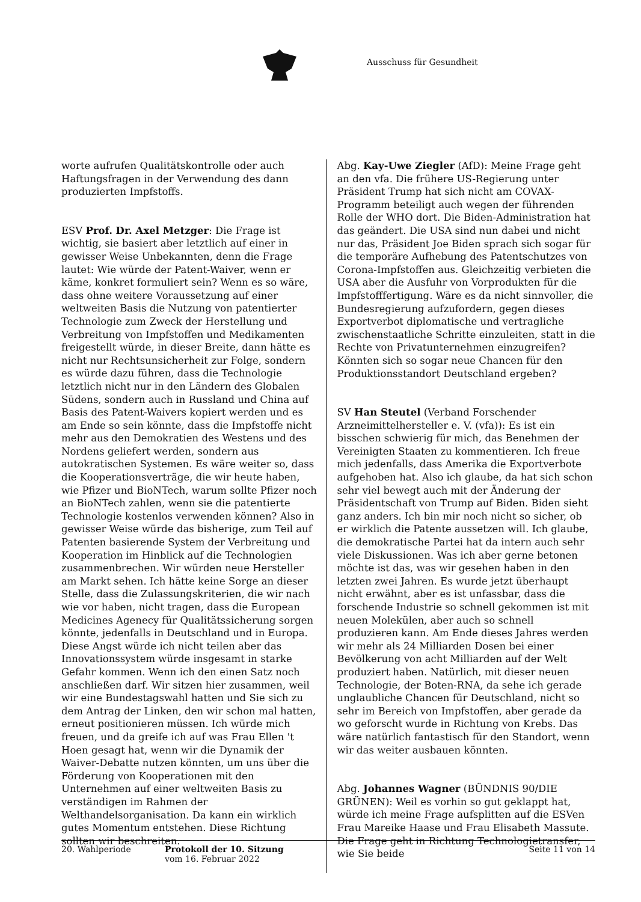Ausschuss für Gesundheit
worte aufrufen Qualitätskontrolle oder auch Haftungsfragen in der Verwendung des dann produzierten Impfstoffs.
ESV Prof. Dr. Axel Metzger: Die Frage ist wichtig, sie basiert aber letztlich auf einer in gewisser Weise Unbekannten, denn die Frage lautet: Wie würde der Patent-Waiver, wenn er käme, konkret formuliert sein? Wenn es so wäre, dass ohne weitere Voraussetzung auf einer weltweiten Basis die Nutzung von patentierter Technologie zum Zweck der Herstellung und Verbreitung von Impfstoffen und Medikamenten freigestellt würde, in dieser Breite, dann hätte es nicht nur Rechtsunsicherheit zur Folge, sondern es würde dazu führen, dass die Technologie letztlich nicht nur in den Ländern des Globalen Südens, sondern auch in Russland und China auf Basis des Patent-Waivers kopiert werden und es am Ende so sein könnte, dass die Impfstoffe nicht mehr aus den Demokratien des Westens und des Nordens geliefert werden, sondern aus autokratischen Systemen. Es wäre weiter so, dass die Kooperationsverträge, die wir heute haben, wie Pfizer und BioNTech, warum sollte Pfizer noch an BioNTech zahlen, wenn sie die patentierte Technologie kostenlos verwenden können? Also in gewisser Weise würde das bisherige, zum Teil auf Patenten basierende System der Verbreitung und Kooperation im Hinblick auf die Technologien zusammenbrechen. Wir würden neue Hersteller am Markt sehen. Ich hätte keine Sorge an dieser Stelle, dass die Zulassungskriterien, die wir nach wie vor haben, nicht tragen, dass die European Medicines Agenecy für Qualitätssicherung sorgen könnte, jedenfalls in Deutschland und in Europa. Diese Angst würde ich nicht teilen aber das Innovationssystem würde insgesamt in starke Gefahr kommen. Wenn ich den einen Satz noch anschließen darf. Wir sitzen hier zusammen, weil wir eine Bundestagswahl hatten und Sie sich zu dem Antrag der Linken, den wir schon mal hatten, erneut positionieren müssen. Ich würde mich freuen, und da greife ich auf was Frau Ellen 't Hoen gesagt hat, wenn wir die Dynamik der Waiver-Debatte nutzen könnten, um uns über die Förderung von Kooperationen mit den Unternehmen auf einer weltweiten Basis zu verständigen im Rahmen der Welthandelsorganisation. Da kann ein wirklich gutes Momentum entstehen. Diese Richtung sollten wir beschreiten.
Abg. Kay-Uwe Ziegler (AfD): Meine Frage geht an den vfa. Die frühere US-Regierung unter Präsident Trump hat sich nicht am COVAX-Programm beteiligt auch wegen der führenden Rolle der WHO dort. Die Biden-Administration hat das geändert. Die USA sind nun dabei und nicht nur das, Präsident Joe Biden sprach sich sogar für die temporäre Aufhebung des Patentschutzes von Corona-Impfstoffen aus. Gleichzeitig verbieten die USA aber die Ausfuhr von Vorprodukten für die Impfstofffertigung. Wäre es da nicht sinnvoller, die Bundesregierung aufzufordern, gegen dieses Exportverbot diplomatische und vertragliche zwischenstaatliche Schritte einzuleiten, statt in die Rechte von Privatunternehmen einzugreifen? Könnten sich so sogar neue Chancen für den Produktionsstandort Deutschland ergeben?
SV Han Steutel (Verband Forschender Arzneimittelhersteller e. V. (vfa)): Es ist ein bisschen schwierig für mich, das Benehmen der Vereinigten Staaten zu kommentieren. Ich freue mich jedenfalls, dass Amerika die Exportverbote aufgehoben hat. Also ich glaube, da hat sich schon sehr viel bewegt auch mit der Änderung der Präsidentschaft von Trump auf Biden. Biden sieht ganz anders. Ich bin mir noch nicht so sicher, ob er wirklich die Patente aussetzen will. Ich glaube, die demokratische Partei hat da intern auch sehr viele Diskussionen. Was ich aber gerne betonen möchte ist das, was wir gesehen haben in den letzten zwei Jahren. Es wurde jetzt überhaupt nicht erwähnt, aber es ist unfassbar, dass die forschende Industrie so schnell gekommen ist mit neuen Molekülen, aber auch so schnell produzieren kann. Am Ende dieses Jahres werden wir mehr als 24 Milliarden Dosen bei einer Bevölkerung von acht Milliarden auf der Welt produziert haben. Natürlich, mit dieser neuen Technologie, der Boten-RNA, da sehe ich gerade unglaubliche Chancen für Deutschland, nicht so sehr im Bereich von Impfstoffen, aber gerade da wo geforscht wurde in Richtung von Krebs. Das wäre natürlich fantastisch für den Standort, wenn wir das weiter ausbauen könnten.
Abg. Johannes Wagner (BÜNDNIS 90/DIE GRÜNEN): Weil es vorhin so gut geklappt hat, würde ich meine Frage aufsplitten auf die ESVen Frau Mareike Haase und Frau Elisabeth Massute. Die Frage geht in Richtung Technologietransfer, wie Sie beide
20. Wahlperiode Protokoll der 10. Sitzung
vom 16. Februar 2022
Seite 11 von 14